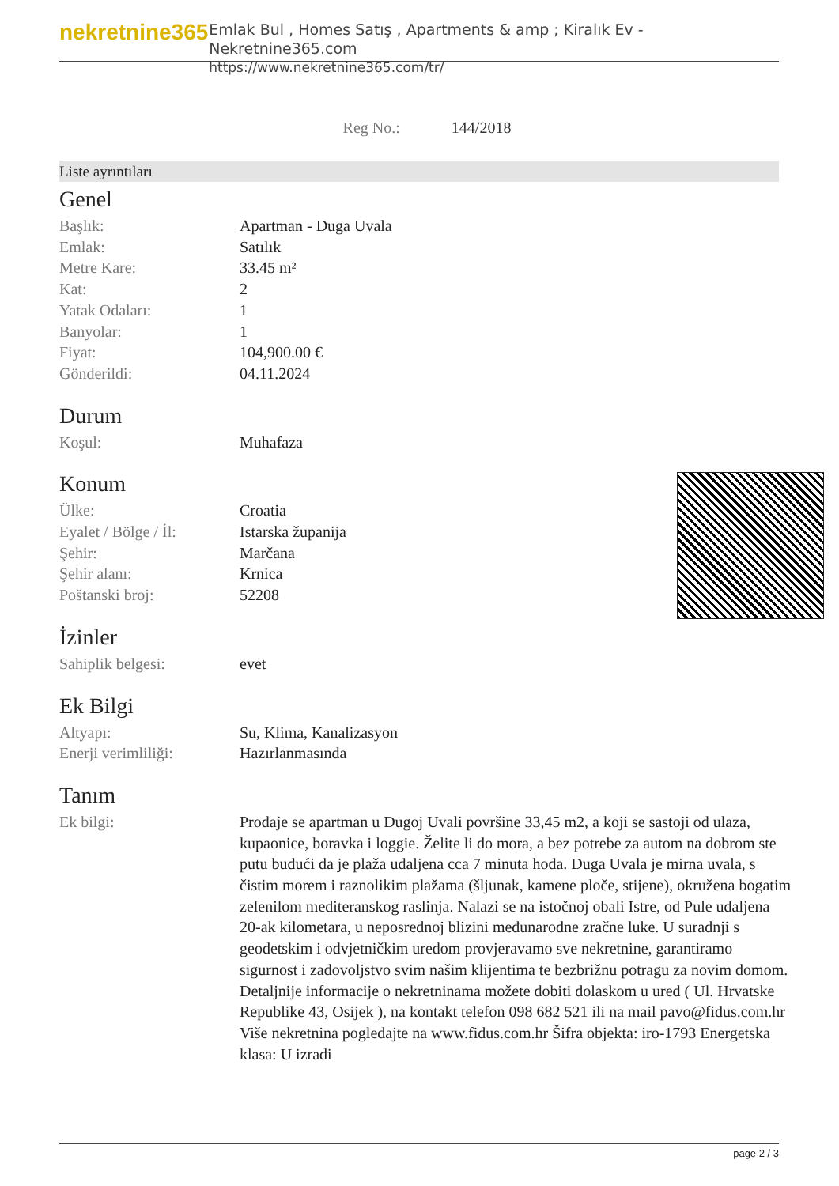nekretnine365
Emlak Bul , Homes Satış , Apartments & amp ; Kiralık Ev - Nekretnine365.com
https://www.nekretnine365.com/tr/
Reg No.: 144/2018
Liste ayrıntıları
Genel
| Başlık: | Apartman - Duga Uvala |
| Emlak: | Satılık |
| Metre Kare: | 33.45 m² |
| Kat: | 2 |
| Yatak Odaları: | 1 |
| Banyolar: | 1 |
| Fiyat: | 104,900.00 € |
| Gönderildi: | 04.11.2024 |
Durum
| Koşul: | Muhafaza |
Konum
| Ülke: | Croatia |
| Eyalet / Bölge / İl: | Istarska županija |
| Şehir: | Marčana |
| Şehir alanı: | Krnica |
| Poštanski broj: | 52208 |
İzinler
| Sahiplik belgesi: | evet |
Ek Bilgi
| Altyapı: | Su, Klima, Kanalizasyon |
| Enerji verimliliği: | Hazırlanmasında |
Tanım
| Ek bilgi: | Prodaje se apartman u Dugoj Uvali površine 33,45 m2, a koji se sastoji od ulaza, kupaonice, boravka i loggie. Želite li do mora, a bez potrebe za autom na dobrom ste putu budući da je plaža udaljena cca 7 minuta hoda. Duga Uvala je mirna uvala, s čistim morem i raznolikim plažama (šljunak, kamene ploče, stijene), okružena bogatim zelenilom mediteranskog raslinja. Nalazi se na istočnoj obali Istre, od Pule udaljena 20-ak kilometara, u neposrednoj blizini međunarodne zračne luke. U suradnji s geodetskim i odvjetničkim uredom provjeravamo sve nekretnine, garantiramo sigurnost i zadovoljstvo svim našim klijentima te bezbrižnu potragu za novim domom. Detaljnije informacije o nekretninama možete dobiti dolaskom u ured ( Ul. Hrvatske Republike 43, Osijek ), na kontakt telefon 098 682 521 ili na mail pavo@fidus.com.hr Više nekretnina pogledajte na www.fidus.com.hr Šifra objekta: iro-1793 Energetska klasa: U izradi |
page 2 / 3